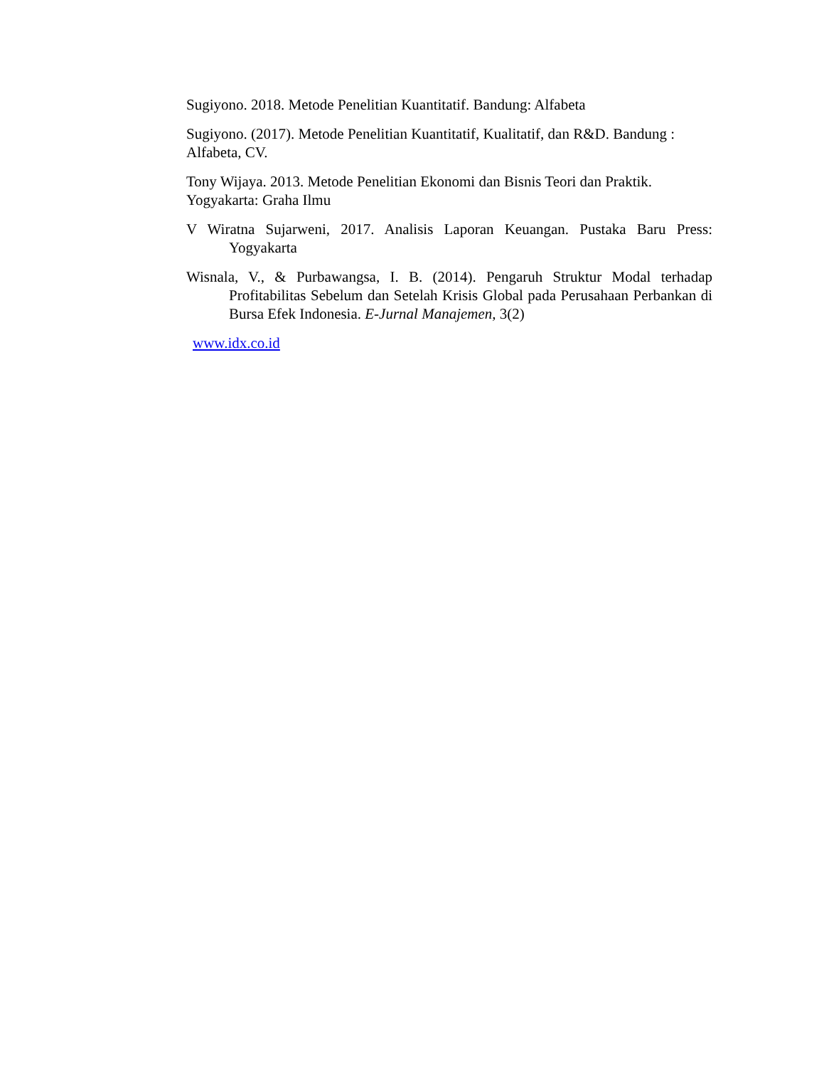Sugiyono. 2018. Metode Penelitian Kuantitatif. Bandung: Alfabeta
Sugiyono. (2017). Metode Penelitian Kuantitatif, Kualitatif, dan R&D. Bandung : Alfabeta, CV.
Tony Wijaya. 2013. Metode Penelitian Ekonomi dan Bisnis Teori dan Praktik. Yogyakarta: Graha Ilmu
V Wiratna Sujarweni, 2017. Analisis Laporan Keuangan. Pustaka Baru Press: Yogyakarta
Wisnala, V., & Purbawangsa, I. B. (2014). Pengaruh Struktur Modal terhadap Profitabilitas Sebelum dan Setelah Krisis Global pada Perusahaan Perbankan di Bursa Efek Indonesia. E-Jurnal Manajemen, 3(2)
www.idx.co.id